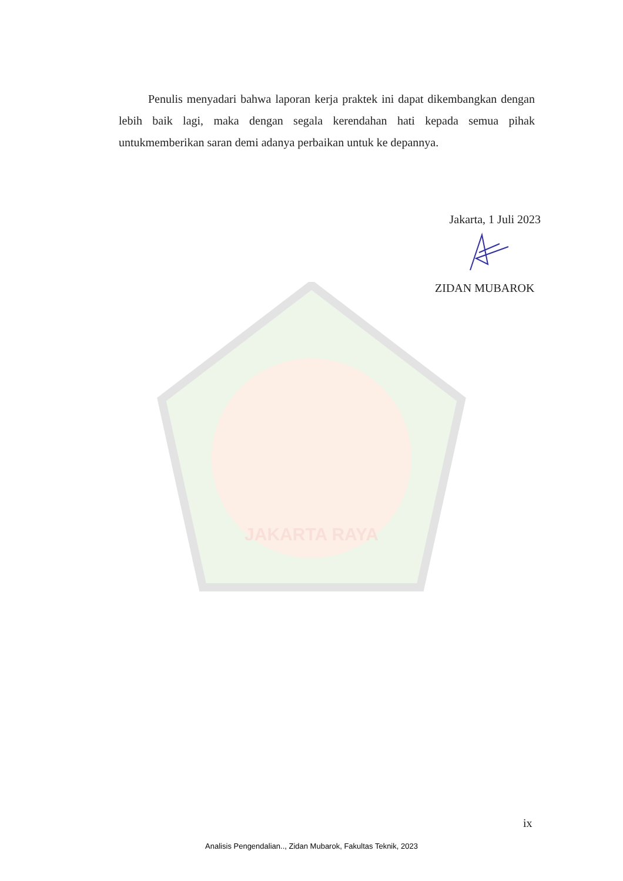Penulis menyadari bahwa laporan kerja praktek ini dapat dikembangkan dengan lebih baik lagi, maka dengan segala kerendahan hati kepada semua pihak untukmemberikan saran demi adanya perbaikan untuk ke depannya.
Jakarta, 1 Juli 2023
ZIDAN MUBAROK
JAKARTA RAYA
ix
Analisis Pengendalian.., Zidan Mubarok, Fakultas Teknik, 2023